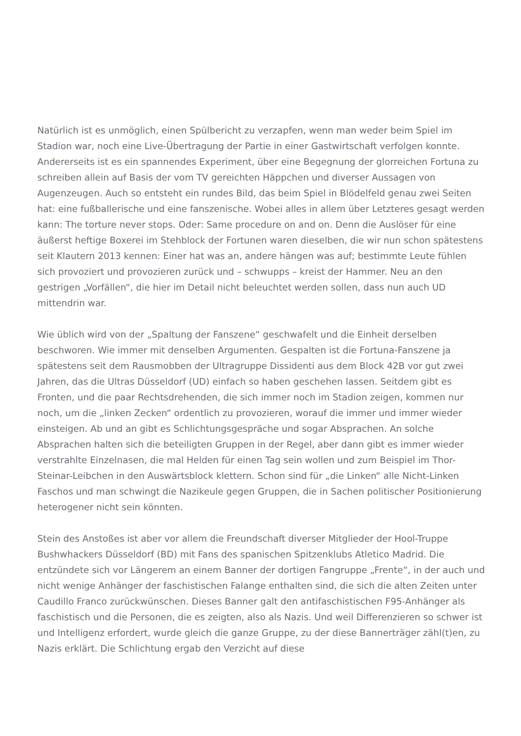Natürlich ist es unmöglich, einen Spülbericht zu verzapfen, wenn man weder beim Spiel im Stadion war, noch eine Live-Übertragung der Partie in einer Gastwirtschaft verfolgen konnte. Andererseits ist es ein spannendes Experiment, über eine Begegnung der glorreichen Fortuna zu schreiben allein auf Basis der vom TV gereichten Häppchen und diverser Aussagen von Augenzeugen. Auch so entsteht ein rundes Bild, das beim Spiel in Blödelfeld genau zwei Seiten hat: eine fußballerische und eine fanszenische. Wobei alles in allem über Letzteres gesagt werden kann: The torture never stops. Oder: Same procedure on and on. Denn die Auslöser für eine äußerst heftige Boxerei im Stehblock der Fortunen waren dieselben, die wir nun schon spätestens seit Klautern 2013 kennen: Einer hat was an, andere hängen was auf; bestimmte Leute fühlen sich provoziert und provozieren zurück und – schwupps – kreist der Hammer. Neu an den gestrigen „Vorfällen“, die hier im Detail nicht beleuchtet werden sollen, dass nun auch UD mittendrin war.
Wie üblich wird von der „Spaltung der Fanszene“ geschwafelt und die Einheit derselben beschworen. Wie immer mit denselben Argumenten. Gespalten ist die Fortuna-Fanszene ja spätestens seit dem Rausmobben der Ultragruppe Dissidenti aus dem Block 42B vor gut zwei Jahren, das die Ultras Düsseldorf (UD) einfach so haben geschehen lassen. Seitdem gibt es Fronten, und die paar Rechtsdrehenden, die sich immer noch im Stadion zeigen, kommen nur noch, um die „linken Zecken“ ordentlich zu provozieren, worauf die immer und immer wieder einsteigen. Ab und an gibt es Schlichtungsgespräche und sogar Absprachen. An solche Absprachen halten sich die beteiligten Gruppen in der Regel, aber dann gibt es immer wieder verstrahlte Einzelnasen, die mal Helden für einen Tag sein wollen und zum Beispiel im Thor-Steinar-Leibchen in den Auswärtsblock klettern. Schon sind für „die Linken“ alle Nicht-Linken Faschos und man schwingt die Nazikeule gegen Gruppen, die in Sachen politischer Positionierung heterogener nicht sein könnten.
Stein des Anstoßes ist aber vor allem die Freundschaft diverser Mitglieder der Hool-Truppe Bushwhackers Düsseldorf (BD) mit Fans des spanischen Spitzenklubs Atletico Madrid. Die entzündete sich vor Längerem an einem Banner der dortigen Fangruppe „Frente“, in der auch und nicht wenige Anhänger der faschistischen Falange enthalten sind, die sich die alten Zeiten unter Caudillo Franco zurückwünschen. Dieses Banner galt den antifaschistischen F95-Anhänger als faschistisch und die Personen, die es zeigten, also als Nazis. Und weil Differenzieren so schwer ist und Intelligenz erfordert, wurde gleich die ganze Gruppe, zu der diese Bannerträger zähl(t)en, zu Nazis erklärt. Die Schlichtung ergab den Verzicht auf diese